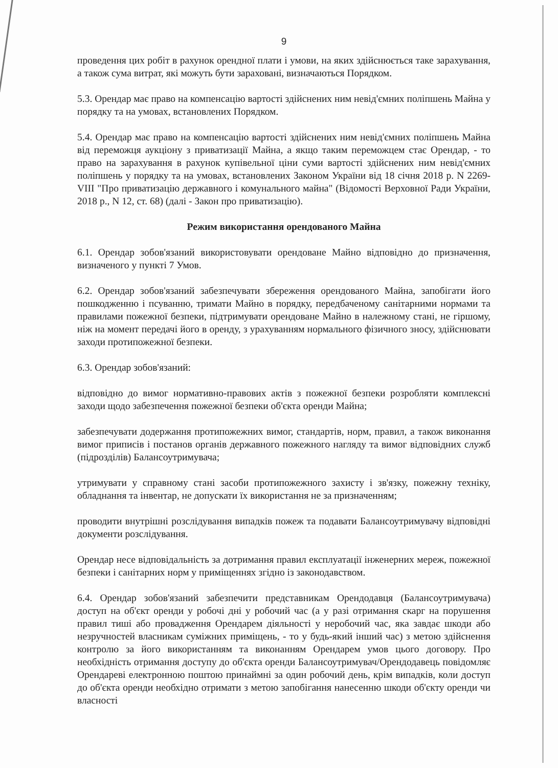9
проведення цих робіт в рахунок орендної плати і умови, на яких здійснюється таке зарахування, а також сума витрат, які можуть бути зараховані, визначаються Порядком.
5.3. Орендар має право на компенсацію вартості здійснених ним невід'ємних поліпшень Майна у порядку та на умовах, встановлених Порядком.
5.4. Орендар має право на компенсацію вартості здійснених ним невід'ємних поліпшень Майна від переможця аукціону з приватизації Майна, а якщо таким переможцем стає Орендар, - то право на зарахування в рахунок купівельної ціни суми вартості здійснених ним невід'ємних поліпшень у порядку та на умовах, встановлених Законом України від 18 січня 2018 р. N 2269-VIII "Про приватизацію державного і комунального майна" (Відомості Верховної Ради України, 2018 р., N 12, ст. 68) (далі - Закон про приватизацію).
Режим використання орендованого Майна
6.1. Орендар зобов'язаний використовувати орендоване Майно відповідно до призначення, визначеного у пункті 7 Умов.
6.2. Орендар зобов'язаний забезпечувати збереження орендованого Майна, запобігати його пошкодженню і псуванню, тримати Майно в порядку, передбаченому санітарними нормами та правилами пожежної безпеки, підтримувати орендоване Майно в належному стані, не гіршому, ніж на момент передачі його в оренду, з урахуванням нормального фізичного зносу, здійснювати заходи протипожежної безпеки.
6.3. Орендар зобов'язаний:
відповідно до вимог нормативно-правових актів з пожежної безпеки розробляти комплексні заходи щодо забезпечення пожежної безпеки об'єкта оренди Майна;
забезпечувати додержання протипожежних вимог, стандартів, норм, правил, а також виконання вимог приписів і постанов органів державного пожежного нагляду та вимог відповідних служб (підрозділів) Балансоутримувача;
утримувати у справному стані засоби протипожежного захисту і зв'язку, пожежну техніку, обладнання та інвентар, не допускати їх використання не за призначенням;
проводити внутрішні розслідування випадків пожеж та подавати Балансоутримувачу відповідні документи розслідування.
Орендар несе відповідальність за дотримання правил експлуатації інженерних мереж, пожежної безпеки і санітарних норм у приміщеннях згідно із законодавством.
6.4. Орендар зобов'язаний забезпечити представникам Орендодавця (Балансоутримувача) доступ на об'єкт оренди у робочі дні у робочий час (а у разі отримання скарг на порушення правил тиші або провадження Орендарем діяльності у неробочий час, яка завдає шкоди або незручностей власникам суміжних приміщень, - то у будь-який інший час) з метою здійснення контролю за його використанням та виконанням Орендарем умов цього договору. Про необхідність отримання доступу до об'єкта оренди Балансоутримувач/Орендодавець повідомляє Орендареві електронною поштою принаймні за один робочий день, крім випадків, коли доступ до об'єкта оренди необхідно отримати з метою запобігання нанесенню шкоди об'єкту оренди чи власності